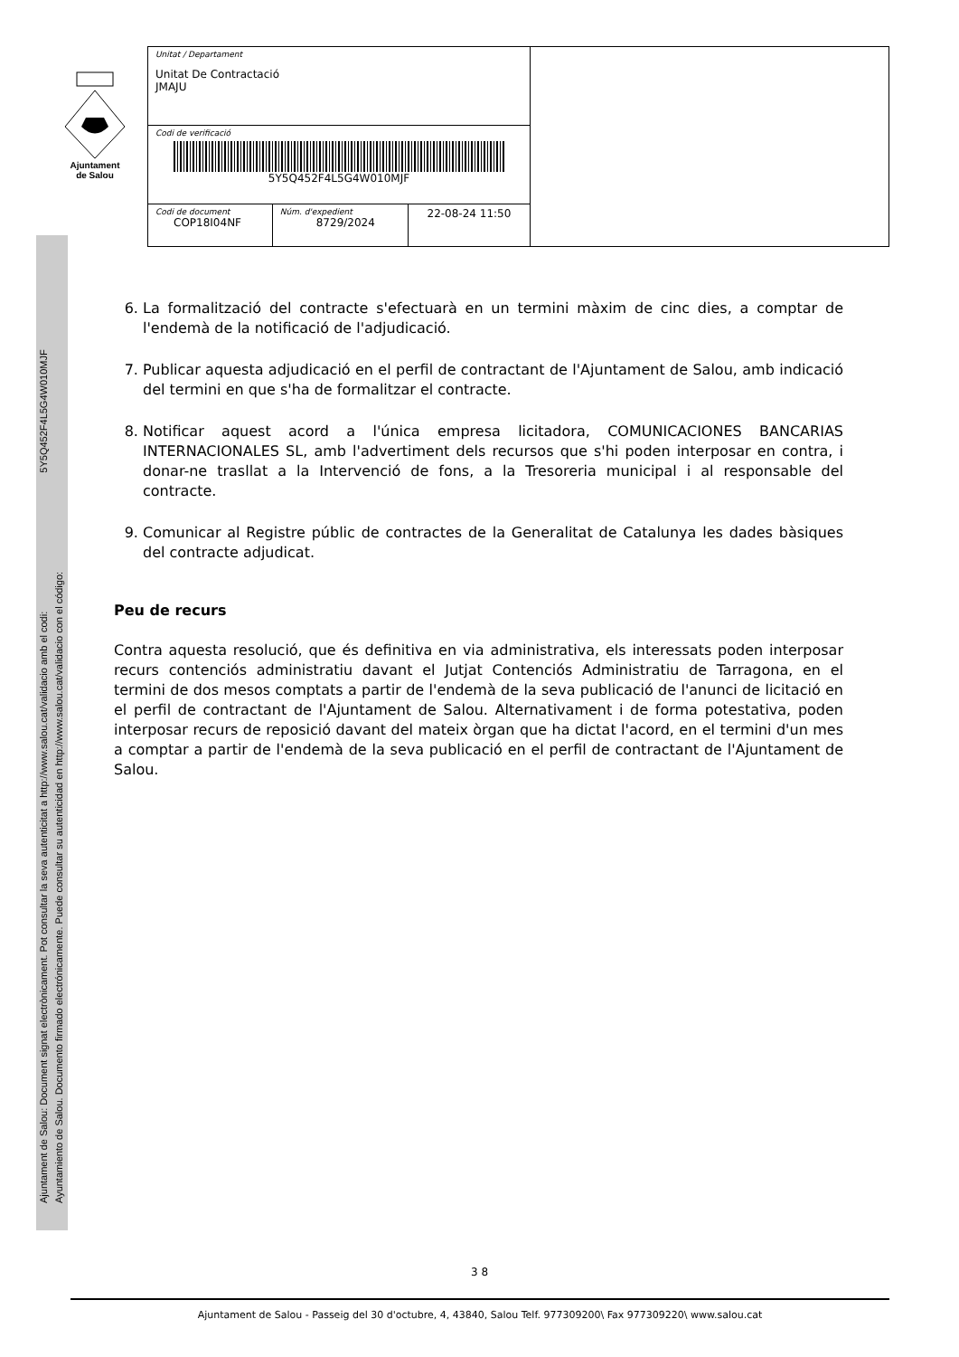Ajuntament
de Salou
| Unitat / Departament Unitat De Contractació JMAJU | | | |
| Codi de verificació 5Y5Q452F4L5G4W010MJF | | | |
| Codi de document COP18I04NF | Núm. d'expedient 8729/2024 | 22-08-24 11:50 | |
Ajuntament de Salou: Document signat electrònicament. Pot consultar la seva autenticitat a http://www.salou.cat/validacio amb el codi: 5Y5Q452F4L5G4W010MJF
Ayuntamiento de Salou. Documento firmado electrónicamente. Puede consultar su autenticidad en http://www.salou.cat/validacio con el código:
6. La formalització del contracte s'efectuarà en un termini màxim de cinc dies, a comptar de l'endemà de la notificació de l'adjudicació.
7. Publicar aquesta adjudicació en el perfil de contractant de l'Ajuntament de Salou, amb indicació del termini en que s'ha de formalitzar el contracte.
8. Notificar aquest acord a l'única empresa licitadora, COMUNICACIONES BANCARIAS INTERNACIONALES SL, amb l'advertiment dels recursos que s'hi poden interposar en contra, i donar-ne trasllat a la Intervenció de fons, a la Tresoreria municipal i al responsable del contracte.
9. Comunicar al Registre públic de contractes de la Generalitat de Catalunya les dades bàsiques del contracte adjudicat.
Peu de recurs
Contra aquesta resolució, que és definitiva en via administrativa, els interessats poden interposar recurs contenciós administratiu davant el Jutjat Contenciós Administratiu de Tarragona, en el termini de dos mesos comptats a partir de l'endemà de la seva publicació de l'anunci de licitació en el perfil de contractant de l'Ajuntament de Salou. Alternativament i de forma potestativa, poden interposar recurs de reposició davant del mateix òrgan que ha dictat l'acord, en el termini d'un mes a comptar a partir de l'endemà de la seva publicació en el perfil de contractant de l'Ajuntament de Salou.
3 8
Ajuntament de Salou - Passeig del 30 d'octubre, 4, 43840, Salou Telf. 977309200\ Fax 977309220\ www.salou.cat